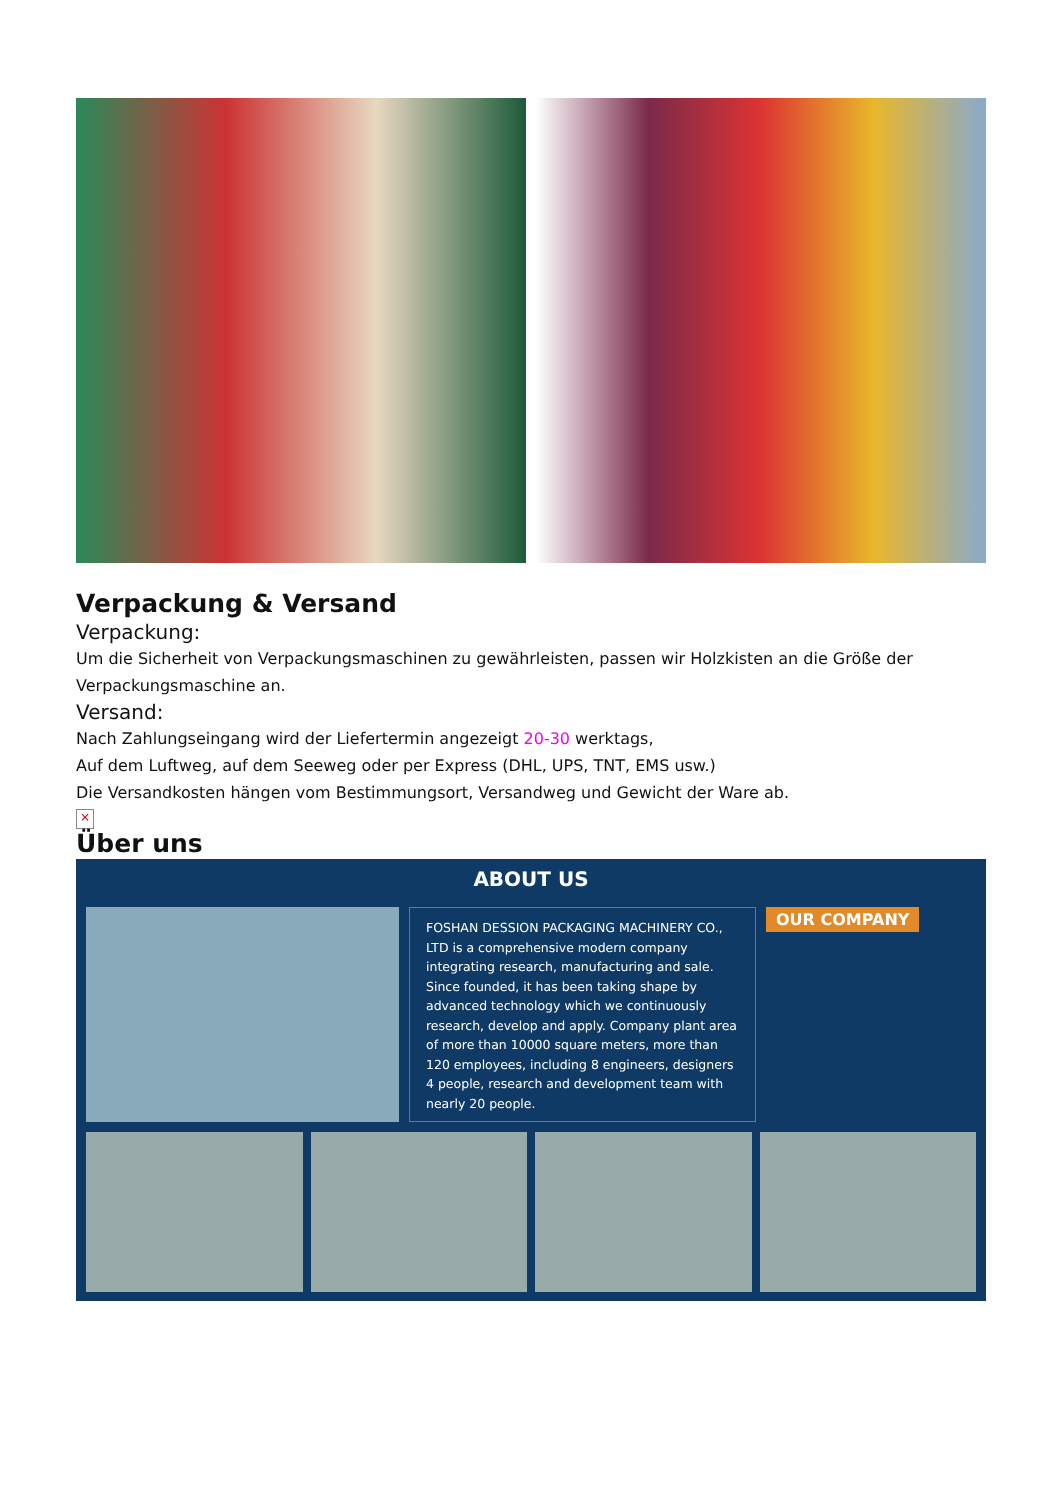Verpackung & Versand
Verpackung:
Um die Sicherheit von Verpackungsmaschinen zu gewährleisten, passen wir Holzkisten an die Größe der Verpackungsmaschine an.
Versand:
Nach Zahlungseingang wird der Liefertermin angezeigt 20-30 werktags,
Auf dem Luftweg, auf dem Seeweg oder per Express (DHL, UPS, TNT, EMS usw.)
Die Versandkosten hängen vom Bestimmungsort, Versandweg und Gewicht der Ware ab.
×
Über uns
ABOUT US
FOSHAN DESSION PACKAGING MACHINERY CO., LTD is a comprehensive modern company integrating research, manufacturing and sale. Since founded, it has been taking shape by advanced technology which we continuously research, develop and apply. Company plant area of more than 10000 square meters, more than 120 employees, including 8 engineers, designers 4 people, research and development team with nearly 20 people.
OUR COMPANY